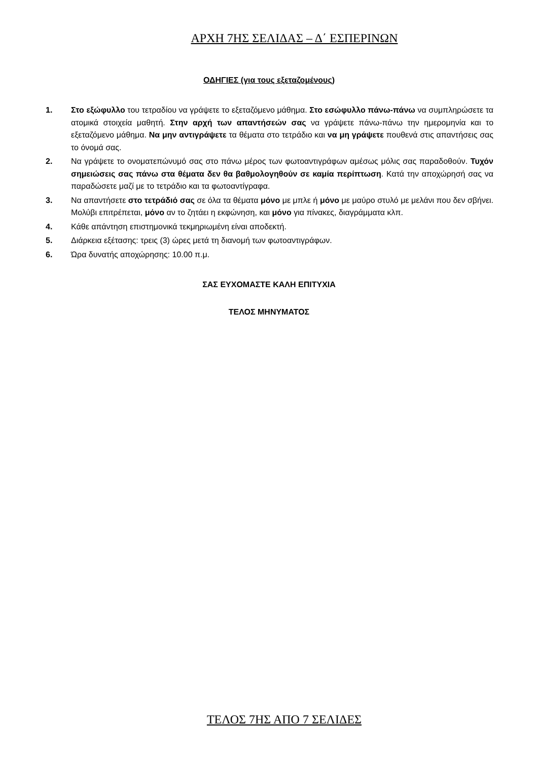ΑΡΧΗ 7ΗΣ ΣΕΛΙΔΑΣ – Δ΄ ΕΣΠΕΡΙΝΩΝ
ΟΔΗΓΙΕΣ (για τους εξεταζομένους)
1. Στο εξώφυλλο του τετραδίου να γράψετε το εξεταζόμενο μάθημα. Στο εσώφυλλο πάνω-πάνω να συμπληρώσετε τα ατομικά στοιχεία μαθητή. Στην αρχή των απαντήσεών σας να γράψετε πάνω-πάνω την ημερομηνία και το εξεταζόμενο μάθημα. Να μην αντιγράψετε τα θέματα στο τετράδιο και να μη γράψετε πουθενά στις απαντήσεις σας το όνομά σας.
2. Να γράψετε το ονοματεπώνυμό σας στο πάνω μέρος των φωτοαντιγράφων αμέσως μόλις σας παραδοθούν. Τυχόν σημειώσεις σας πάνω στα θέματα δεν θα βαθμολογηθούν σε καμία περίπτωση. Κατά την αποχώρησή σας να παραδώσετε μαζί με το τετράδιο και τα φωτοαντίγραφα.
3. Να απαντήσετε στο τετράδιό σας σε όλα τα θέματα μόνο με μπλε ή μόνο με μαύρο στυλό με μελάνι που δεν σβήνει. Μολύβι επιτρέπεται, μόνο αν το ζητάει η εκφώνηση, και μόνο για πίνακες, διαγράμματα κλπ.
4. Κάθε απάντηση επιστημονικά τεκμηριωμένη είναι αποδεκτή.
5. Διάρκεια εξέτασης: τρεις (3) ώρες μετά τη διανομή των φωτοαντιγράφων.
6. Ώρα δυνατής αποχώρησης: 10.00 π.μ.
ΣΑΣ ΕΥΧΟΜΑΣΤΕ ΚΑΛΗ ΕΠΙΤΥΧΙΑ
ΤΕΛΟΣ ΜΗΝΥΜΑΤΟΣ
ΤΕΛΟΣ 7ΗΣ ΑΠΟ 7 ΣΕΛΙΔΕΣ